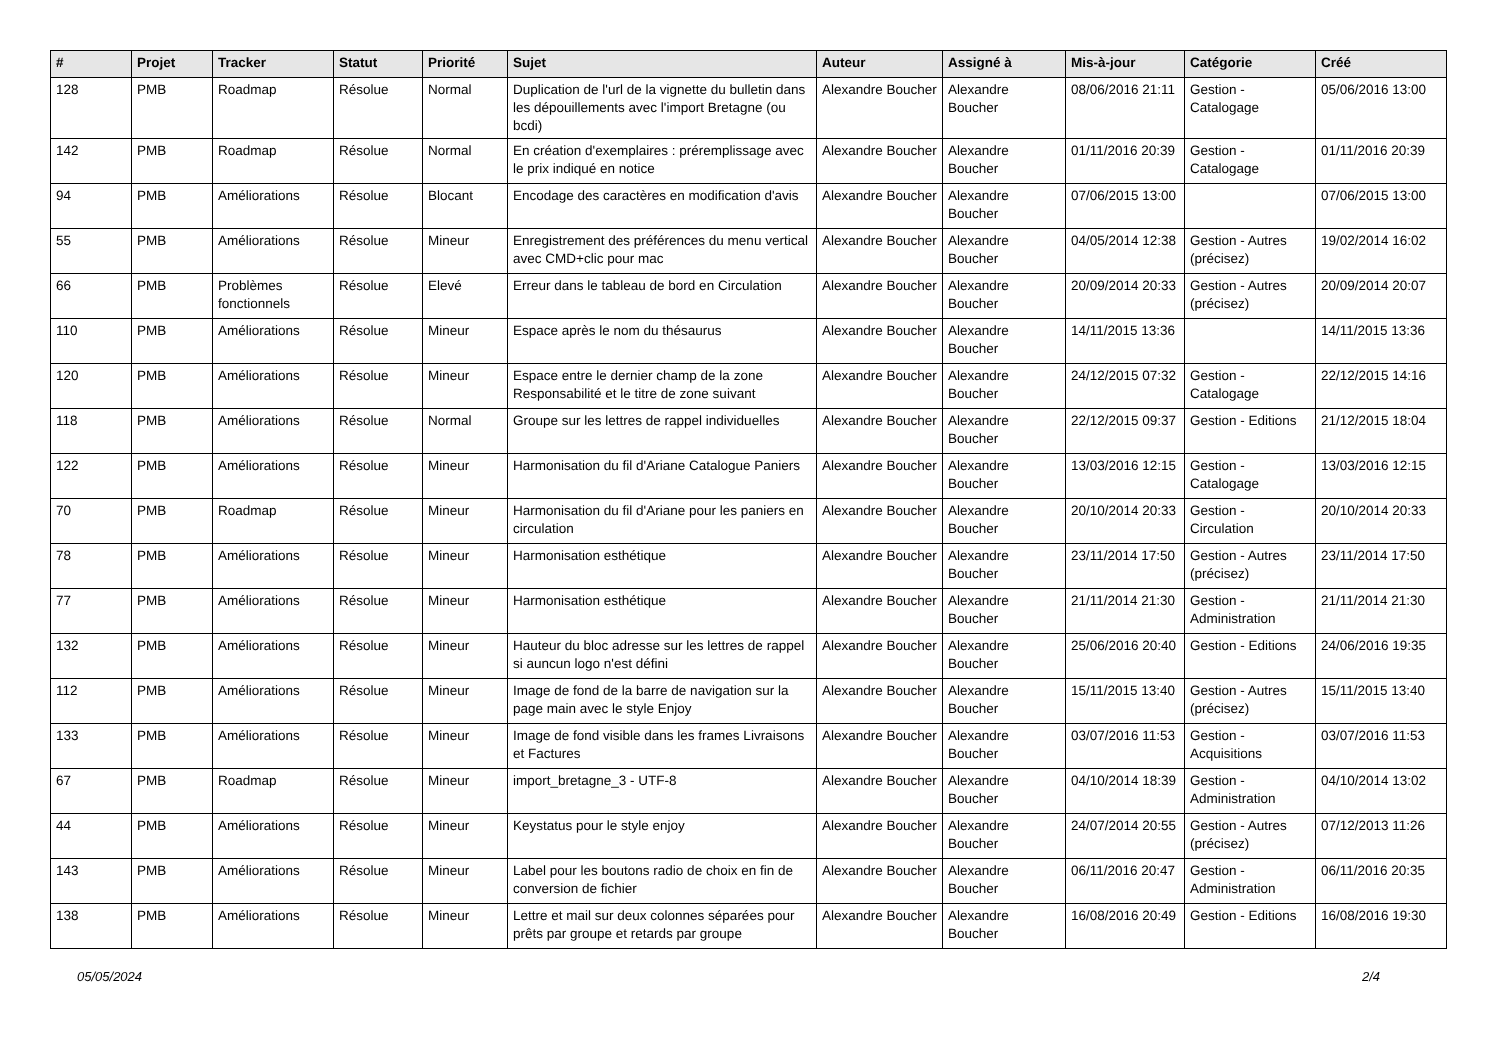| # | Projet | Tracker | Statut | Priorité | Sujet | Auteur | Assigné à | Mis-à-jour | Catégorie | Créé |
| --- | --- | --- | --- | --- | --- | --- | --- | --- | --- | --- |
| 128 | PMB | Roadmap | Résolue | Normal | Duplication de l'url de la vignette du bulletin dans les dépouillements avec l'import Bretagne (ou bcdi) | Alexandre Boucher | Alexandre Boucher | 08/06/2016 21:11 | Gestion - Catalogage | 05/06/2016 13:00 |
| 142 | PMB | Roadmap | Résolue | Normal | En création d'exemplaires : préremplissage avec le prix indiqué en notice | Alexandre Boucher | Alexandre Boucher | 01/11/2016 20:39 | Gestion - Catalogage | 01/11/2016 20:39 |
| 94 | PMB | Améliorations | Résolue | Blocant | Encodage des caractères en modification d'avis | Alexandre Boucher | Alexandre Boucher | 07/06/2015 13:00 | | 07/06/2015 13:00 |
| 55 | PMB | Améliorations | Résolue | Mineur | Enregistrement des préférences du menu vertical avec CMD+clic pour mac | Alexandre Boucher | Alexandre Boucher | 04/05/2014 12:38 | Gestion - Autres (précisez) | 19/02/2014 16:02 |
| 66 | PMB | Problèmes fonctionnels | Résolue | Elevé | Erreur dans le tableau de bord en Circulation | Alexandre Boucher | Alexandre Boucher | 20/09/2014 20:33 | Gestion - Autres (précisez) | 20/09/2014 20:07 |
| 110 | PMB | Améliorations | Résolue | Mineur | Espace après le nom du thésaurus | Alexandre Boucher | Alexandre Boucher | 14/11/2015 13:36 | | 14/11/2015 13:36 |
| 120 | PMB | Améliorations | Résolue | Mineur | Espace entre le dernier champ de la zone Responsabilité et le titre de zone suivant | Alexandre Boucher | Alexandre Boucher | 24/12/2015 07:32 | Gestion - Catalogage | 22/12/2015 14:16 |
| 118 | PMB | Améliorations | Résolue | Normal | Groupe sur les lettres de rappel individuelles | Alexandre Boucher | Alexandre Boucher | 22/12/2015 09:37 | Gestion - Editions | 21/12/2015 18:04 |
| 122 | PMB | Améliorations | Résolue | Mineur | Harmonisation du fil d'Ariane Catalogue Paniers | Alexandre Boucher | Alexandre Boucher | 13/03/2016 12:15 | Gestion - Catalogage | 13/03/2016 12:15 |
| 70 | PMB | Roadmap | Résolue | Mineur | Harmonisation du fil d'Ariane pour les paniers en circulation | Alexandre Boucher | Alexandre Boucher | 20/10/2014 20:33 | Gestion - Circulation | 20/10/2014 20:33 |
| 78 | PMB | Améliorations | Résolue | Mineur | Harmonisation esthétique | Alexandre Boucher | Alexandre Boucher | 23/11/2014 17:50 | Gestion - Autres (précisez) | 23/11/2014 17:50 |
| 77 | PMB | Améliorations | Résolue | Mineur | Harmonisation esthétique | Alexandre Boucher | Alexandre Boucher | 21/11/2014 21:30 | Gestion - Administration | 21/11/2014 21:30 |
| 132 | PMB | Améliorations | Résolue | Mineur | Hauteur du bloc adresse sur les lettres de rappel si auncun logo n'est défini | Alexandre Boucher | Alexandre Boucher | 25/06/2016 20:40 | Gestion - Editions | 24/06/2016 19:35 |
| 112 | PMB | Améliorations | Résolue | Mineur | Image de fond de la barre de navigation sur la page main avec le style Enjoy | Alexandre Boucher | Alexandre Boucher | 15/11/2015 13:40 | Gestion - Autres (précisez) | 15/11/2015 13:40 |
| 133 | PMB | Améliorations | Résolue | Mineur | Image de fond visible dans les frames Livraisons et Factures | Alexandre Boucher | Alexandre Boucher | 03/07/2016 11:53 | Gestion - Acquisitions | 03/07/2016 11:53 |
| 67 | PMB | Roadmap | Résolue | Mineur | import_bretagne_3 - UTF-8 | Alexandre Boucher | Alexandre Boucher | 04/10/2014 18:39 | Gestion - Administration | 04/10/2014 13:02 |
| 44 | PMB | Améliorations | Résolue | Mineur | Keystatus pour le style enjoy | Alexandre Boucher | Alexandre Boucher | 24/07/2014 20:55 | Gestion - Autres (précisez) | 07/12/2013 11:26 |
| 143 | PMB | Améliorations | Résolue | Mineur | Label pour les boutons radio de choix en fin de conversion de fichier | Alexandre Boucher | Alexandre Boucher | 06/11/2016 20:47 | Gestion - Administration | 06/11/2016 20:35 |
| 138 | PMB | Améliorations | Résolue | Mineur | Lettre et mail sur deux colonnes séparées pour prêts par groupe et retards par groupe | Alexandre Boucher | Alexandre Boucher | 16/08/2016 20:49 | Gestion - Editions | 16/08/2016 19:30 |
05/05/2024 2/4